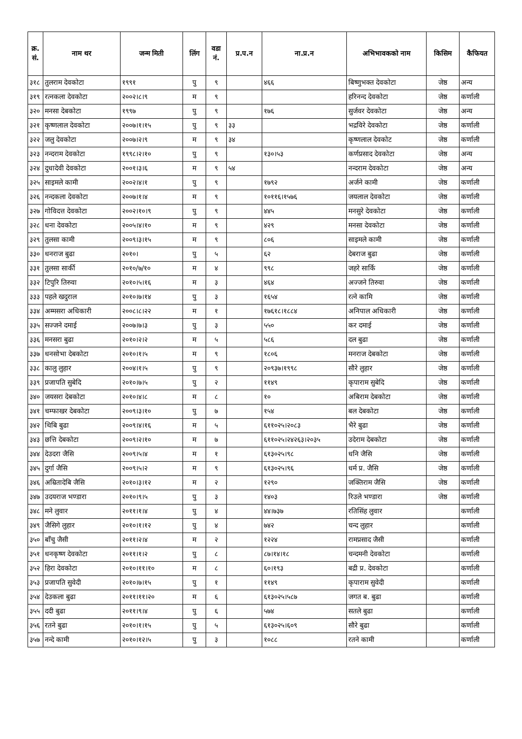| क्र. सं. | नाम थर | जन्म मिती | लिंग | वडा नं. | प्र.प.न | ना.प्र.न | अभिभावकको नाम | किसिम | कैफियत |
| --- | --- | --- | --- | --- | --- | --- | --- | --- | --- |
| ३१८ | तुलराम देवकोटा | १९९१ | पु | ९ | | ४६६ | बिष्णुभक्त देवकोटा | जेष्ठ | अन्य |
| ३१९ | रत्नकला देवकोटा | २००२।८।९ | म | ९ | | | हरिनन्द देवकोटा | जेष्ठ | कर्णाली |
| ३२० | मनसा देबकोटा | १९९७ | पु | ९ | | १७६ | सुर्जवर देवकोटा | जेष्ठ | अन्य |
| ३२१ | कृष्णलाल देवकोटा | २००७।१।१५ | पु | ९ | ३३ | | भद्रविरे देवकोटा | जेष्ठ | कर्णाली |
| ३२२ | जलु देवकोटा | २००७।२।९ | म | ९ | ३४ | | कृष्णलाल देवकोट | जेष्ठ | कर्णाली |
| ३२३ | नन्दराम देवकोटा | १९९८।२।१० | पु | ९ | | १३०।५३ | कर्णप्रसाद देवकोटा | जेष्ठ | अन्य |
| ३२४ | दुधादेवी देवकोटा | २००१।३।६ | म | ९ | ५४ | | नन्दराम देवकोटा | जेष्ठ | अन्य |
| ३२५ | साइमले कामी | २००२।४।१ | पु | ९ | | १७९२ | अर्जने कामी | जेष्ठ | कर्णाली |
| ३२६ | नन्दकला देवकोटा | २००७।१।४ | म | ९ | | १०११६।१५७६ | जयलाल देवकोटा | जेष्ठ | कर्णाली |
| ३२७ | गोविदत्त देवकोटा | २००२।१०।९ | पु | ९ | | ४४५ | मनसुरे देवकोटा | जेष्ठ | कर्णाली |
| ३२८ | धना देवकोटा | २००५।४।१० | म | ९ | | ४२९ | मनसा देवकोटा | जेष्ठ | कर्णाली |
| ३२९ | तुलसा कामी | २००९।३।१५ | म | ९ | | ८०६ | साइमले कामी | जेष्ठ | कर्णाली |
| ३३० | धनराज बुढा | २०१०। | पु | ५ | | ६२ | देबराज बुढा | जेष्ठ | कर्णाली |
| ३३१ | तुलसा सार्की | २०१०/७/१० | म | ४ | | ९९८ | जहरे सार्कि | जेष्ठ | कर्णाली |
| ३३२ | टिपुरि तिरुवा | २०१०।५।१६ | म | ३ | | ४६४ | अज्जने तिरुवा | जेष्ठ | कर्णाली |
| ३३३ | पहले खदुराल | २०१०।७।१४ | पु | ३ | | १६५४ | रत्ने कामि | जेष्ठ | कर्णाली |
| ३३४ | अम्मसरा अधिकारी | २००८।८।२२ | म | १ | | १७६१८।१८८४ | अनिपाल अधिकारी | जेष्ठ | कर्णाली |
| ३३५ | सज्जने दमाई | २००७।७।३ | पु | ३ | | ५५० | कर दमाई | जेष्ठ | कर्णाली |
| ३३६ | मनसरा बुढा | २०१०।२।२ | म | ५ | | ५८६ | दल बुढा | जेष्ठ | कर्णाली |
| ३३७ | धनसोभा देबकोटा | २०१०।१।५ | म | ९ | | १८०६ | मनराज देबकोटा | जेष्ठ | कर्णाली |
| ३३८ | कालु लुहार | २००४।१।५ | पु | ९ | | २०९३७।१९९८ | सौरे लुहार | जेष्ठ | कर्णाली |
| ३३९ | प्रजापति सुबेदि | २०१०।७।५ | पु | २ | | ११४९ | कृपाराम सुबेदि | जेष्ठ | कर्णाली |
| ३४० | जयसरा देबकोटा | २०१०।४।८ | म | ८ | | १० | अबिराम देबकोटा | जेष्ठ | कर्णाली |
| ३४१ | चम्फाखर देबकोटा | २००९।३।१० | पु | ७ | | १५४ | बल देबकोटा | जेष्ठ | कर्णाली |
| ३४२ | थिबि बुढा | २००९।४।१६ | म | ५ | | ६११०२५।२०८३ | भैरे बुढा | जेष्ठ | कर्णाली |
| ३४३ | छत्ति देबकोटा | २००९।२।१० | म | ७ | | ६११०२५।२४२६३।२०३५ | उदेराम देबकोटा | जेष्ठ | कर्णाली |
| ३४४ | देउदरा जैसि | २००९।५।४ | म | १ | | ६१३०२५।९८ | धनि जैसि | जेष्ठ | कर्णाली |
| ३४५ | दुर्गा जैसि | २००९।५।२ | म | ९ | | ६१३०२५।९६ | धर्म प्र. जैसि | जेष्ठ | कर्णाली |
| ३४६ | अम्रितादेबि जैसि | २०१०।३।१२ | म | २ | | १२९० | जक्तिराम जैसि | जेष्ठ | कर्णाली |
| ३४७ | उदयराज भण्डारा | २०१०।९।५ | पु | ३ | | १४०३ | रिउले भण्डारा | जेष्ठ | कर्णाली |
| ३४८ | मने लुवार | २०११।१।४ | पु | ४ | | ४४।७३७ | रतिसिंह लुवार | | कर्णाली |
| ३४९ | जैसिगे लुहार | २०१०।१।१२ | पु | ४ | | ७४२ | चन्द लुहार | | कर्णाली |
| ३५० | बाँचु जैसी | २०११।२।४ | म | २ | | १२२४ | रामप्रसाद जैसी | | कर्णाली |
| ३५१ | धनकृष्ण देवकोटा | २०११।१।२ | पु | ८ | | ८७।१४।१८ | चन्दमनी देवकोटा | | कर्णाली |
| ३५२ | हिरा देवकोटा | २०१०।११।१० | म | ८ | | ६०।१९३ | बद्री प्र. देवकोटा | | कर्णाली |
| ३५३ | प्रजापति सुवेदी | २०१०।७।१५ | पु | १ | | ११४९ | कृपाराम सुवेदी | | कर्णाली |
| ३५४ | देउकला बुढा | २०११।११।२० | म | ६ | | ६१३०२५।५८७ | जगत ब. बुढा | | कर्णाली |
| ३५५ | ददी बुढा | २०११।९।४ | पु | ६ | | ५७४ | सतले बुढा | | कर्णाली |
| ३५६ | रतने बुढा | २०१०।१।१५ | पु | ५ | | ६१३०२५।६०९ | सौरे बुढा | | कर्णाली |
| ३५७ | नन्दे कामी | २०१०।१२।५ | पु | ३ | | १०८८ | रतने कामी | | कर्णाली |